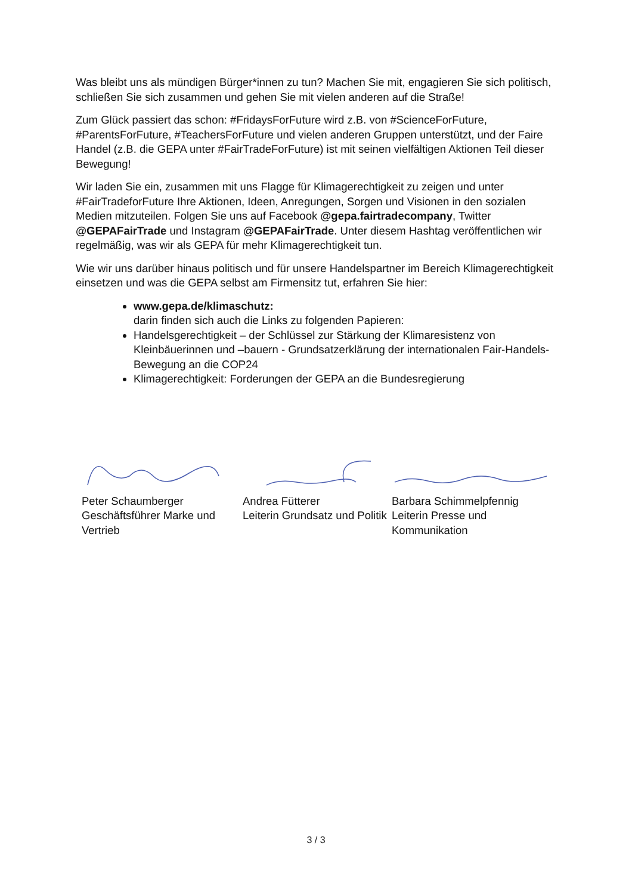Was bleibt uns als mündigen Bürger*innen zu tun? Machen Sie mit, engagieren Sie sich politisch, schließen Sie sich zusammen und gehen Sie mit vielen anderen auf die Straße!
Zum Glück passiert das schon: #FridaysForFuture wird z.B. von #ScienceForFuture, #ParentsForFuture, #TeachersForFuture und vielen anderen Gruppen unterstützt, und der Faire Handel (z.B. die GEPA unter #FairTradeForFuture) ist mit seinen vielfältigen Aktionen Teil dieser Bewegung!
Wir laden Sie ein, zusammen mit uns Flagge für Klimagerechtigkeit zu zeigen und unter #FairTradeforFuture Ihre Aktionen, Ideen, Anregungen, Sorgen und Visionen in den sozialen Medien mitzuteilen. Folgen Sie uns auf Facebook @gepa.fairtradecompany, Twitter @GEPAFairTrade und Instagram @GEPAFairTrade. Unter diesem Hashtag veröffentlichen wir regelmäßig, was wir als GEPA für mehr Klimagerechtigkeit tun.
Wie wir uns darüber hinaus politisch und für unsere Handelspartner im Bereich Klimagerechtigkeit einsetzen und was die GEPA selbst am Firmensitz tut, erfahren Sie hier:
www.gepa.de/klimaschutz:
darin finden sich auch die Links zu folgenden Papieren:
Handelsgerechtigkeit – der Schlüssel zur Stärkung der Klimaresistenz von Kleinbäuerinnen und –bauern - Grundsatzerklärung der internationalen Fair-Handels-Bewegung an die COP24
Klimagerechtigkeit: Forderungen der GEPA an die Bundesregierung
Peter Schaumberger
Geschäftsführer Marke und Vertrieb
Andrea Fütterer
Leiterin Grundsatz und Politik
Barbara Schimmelpfennig
Leiterin Presse und Kommunikation
3 / 3